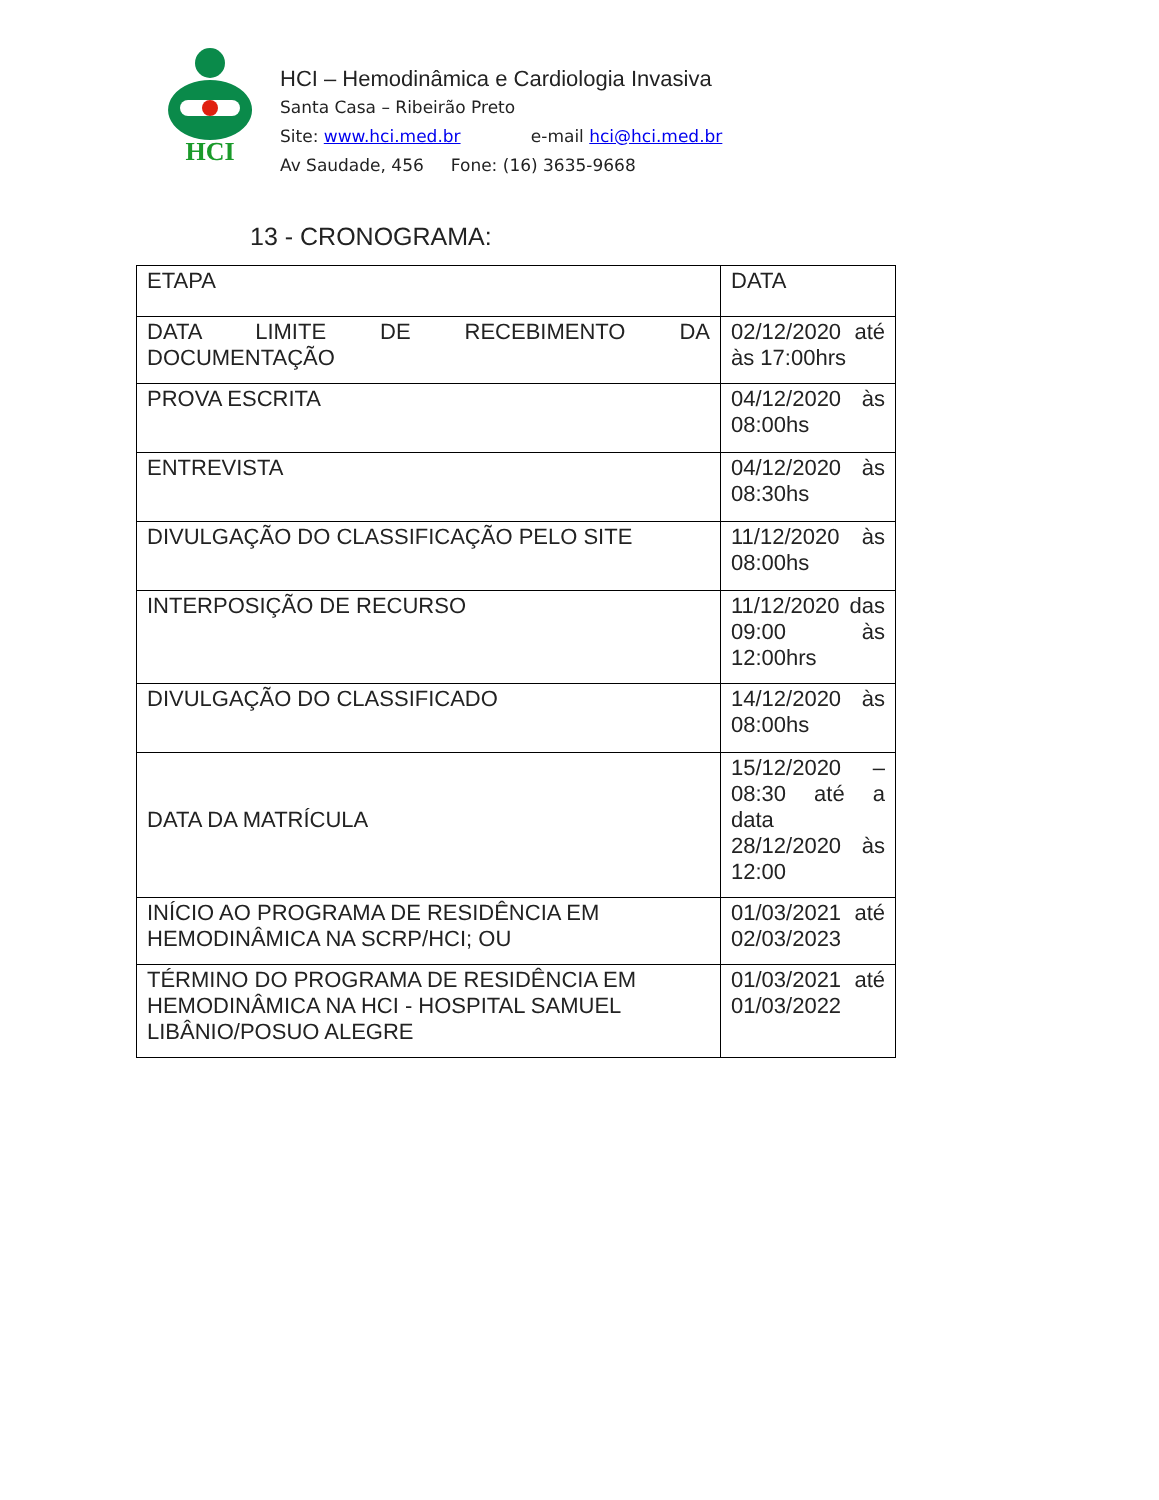HCI
HCI – Hemodinâmica e Cardiologia Invasiva
Santa Casa – Ribeirão Preto
Site: www.hci.med.br e-mail hci@hci.med.br
Av Saudade, 456 Fone: (16) 3635-9668
13 - CRONOGRAMA:
| ETAPA | DATA |
| DATA LIMITE DE RECEBIMENTO DA DOCUMENTAÇÃO | 02/12/2020 até às 17:00hrs |
| PROVA ESCRITA | 04/12/2020 às 08:00hs |
| ENTREVISTA | 04/12/2020 às 08:30hs |
| DIVULGAÇÃO DO CLASSIFICAÇÃO PELO SITE | 11/12/2020 às 08:00hs |
| INTERPOSIÇÃO DE RECURSO | 11/12/2020 das 09:00 às 12:00hrs |
| DIVULGAÇÃO DO CLASSIFICADO | 14/12/2020 às 08:00hs |
| DATA DA MATRÍCULA | 15/12/2020 – 08:30 até a data 28/12/2020 às 12:00 |
| INÍCIO AO PROGRAMA DE RESIDÊNCIA EM HEMODINÂMICA NA SCRP/HCI; OU | 01/03/2021 até 02/03/2023 |
| TÉRMINO DO PROGRAMA DE RESIDÊNCIA EM HEMODINÂMICA NA HCI - HOSPITAL SAMUEL LIBÂNIO/POSUO ALEGRE | 01/03/2021 até 01/03/2022 |